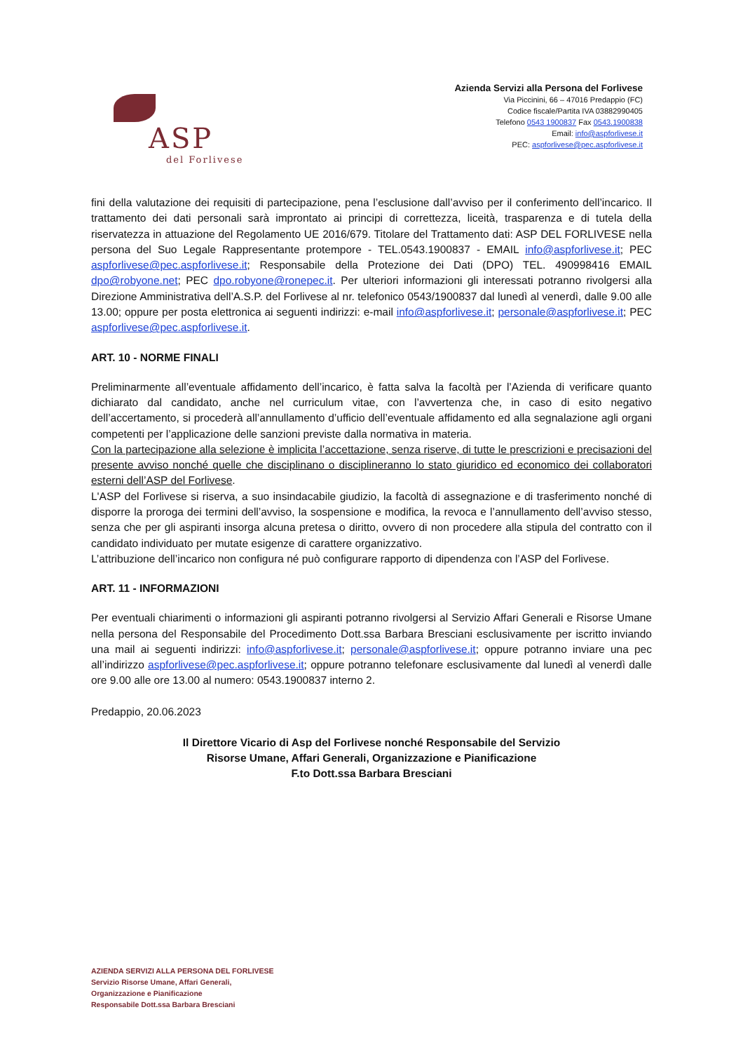ASP
del Forlivese
Azienda Servizi alla Persona del Forlivese
Via Piccinini, 66 – 47016 Predappio (FC)
Codice fiscale/Partita IVA 03882990405
Telefono 0543 1900837 Fax 0543.1900838
Email: info@aspforlivese.it
PEC: aspforlivese@pec.aspforlivese.it
fini della valutazione dei requisiti di partecipazione, pena l’esclusione dall’avviso per il conferimento dell’incarico. Il trattamento dei dati personali sarà improntato ai principi di correttezza, liceità, trasparenza e di tutela della riservatezza in attuazione del Regolamento UE 2016/679. Titolare del Trattamento dati: ASP DEL FORLIVESE nella persona del Suo Legale Rappresentante protempore - TEL.0543.1900837 - EMAIL info@aspforlivese.it; PEC aspforlivese@pec.aspforlivese.it; Responsabile della Protezione dei Dati (DPO) TEL. 490998416 EMAIL dpo@robyone.net; PEC dpo.robyone@ronepec.it. Per ulteriori informazioni gli interessati potranno rivolgersi alla Direzione Amministrativa dell’A.S.P. del Forlivese al nr. telefonico 0543/1900837 dal lunedì al venerdì, dalle 9.00 alle 13.00; oppure per posta elettronica ai seguenti indirizzi: e-mail info@aspforlivese.it; personale@aspforlivese.it; PEC aspforlivese@pec.aspforlivese.it.
ART. 10 - NORME FINALI
Preliminarmente all’eventuale affidamento dell’incarico, è fatta salva la facoltà per l’Azienda di verificare quanto dichiarato dal candidato, anche nel curriculum vitae, con l’avvertenza che, in caso di esito negativo dell’accertamento, si procederà all’annullamento d’ufficio dell’eventuale affidamento ed alla segnalazione agli organi competenti per l’applicazione delle sanzioni previste dalla normativa in materia.
Con la partecipazione alla selezione è implicita l’accettazione, senza riserve, di tutte le prescrizioni e precisazioni del presente avviso nonché quelle che disciplinano o disciplineranno lo stato giuridico ed economico dei collaboratori esterni dell’ASP del Forlivese.
L'ASP del Forlivese si riserva, a suo insindacabile giudizio, la facoltà di assegnazione e di trasferimento nonché di disporre la proroga dei termini dell’avviso, la sospensione e modifica, la revoca e l’annullamento dell’avviso stesso, senza che per gli aspiranti insorga alcuna pretesa o diritto, ovvero di non procedere alla stipula del contratto con il candidato individuato per mutate esigenze di carattere organizzativo.
L’attribuzione dell’incarico non configura né può configurare rapporto di dipendenza con l’ASP del Forlivese.
ART. 11 - INFORMAZIONI
Per eventuali chiarimenti o informazioni gli aspiranti potranno rivolgersi al Servizio Affari Generali e Risorse Umane nella persona del Responsabile del Procedimento Dott.ssa Barbara Bresciani esclusivamente per iscritto inviando una mail ai seguenti indirizzi: info@aspforlivese.it; personale@aspforlivese.it; oppure potranno inviare una pec all’indirizzo aspforlivese@pec.aspforlivese.it; oppure potranno telefonare esclusivamente dal lunedì al venerdì dalle ore 9.00 alle ore 13.00 al numero: 0543.1900837 interno 2.
Predappio, 20.06.2023
Il Direttore Vicario di Asp del Forlivese nonché Responsabile del Servizio
Risorse Umane, Affari Generali, Organizzazione e Pianificazione
F.to Dott.ssa Barbara Bresciani
AZIENDA SERVIZI ALLA PERSONA DEL FORLIVESE
Servizio Risorse Umane, Affari Generali,
Organizzazione e Pianificazione
Responsabile Dott.ssa Barbara Bresciani